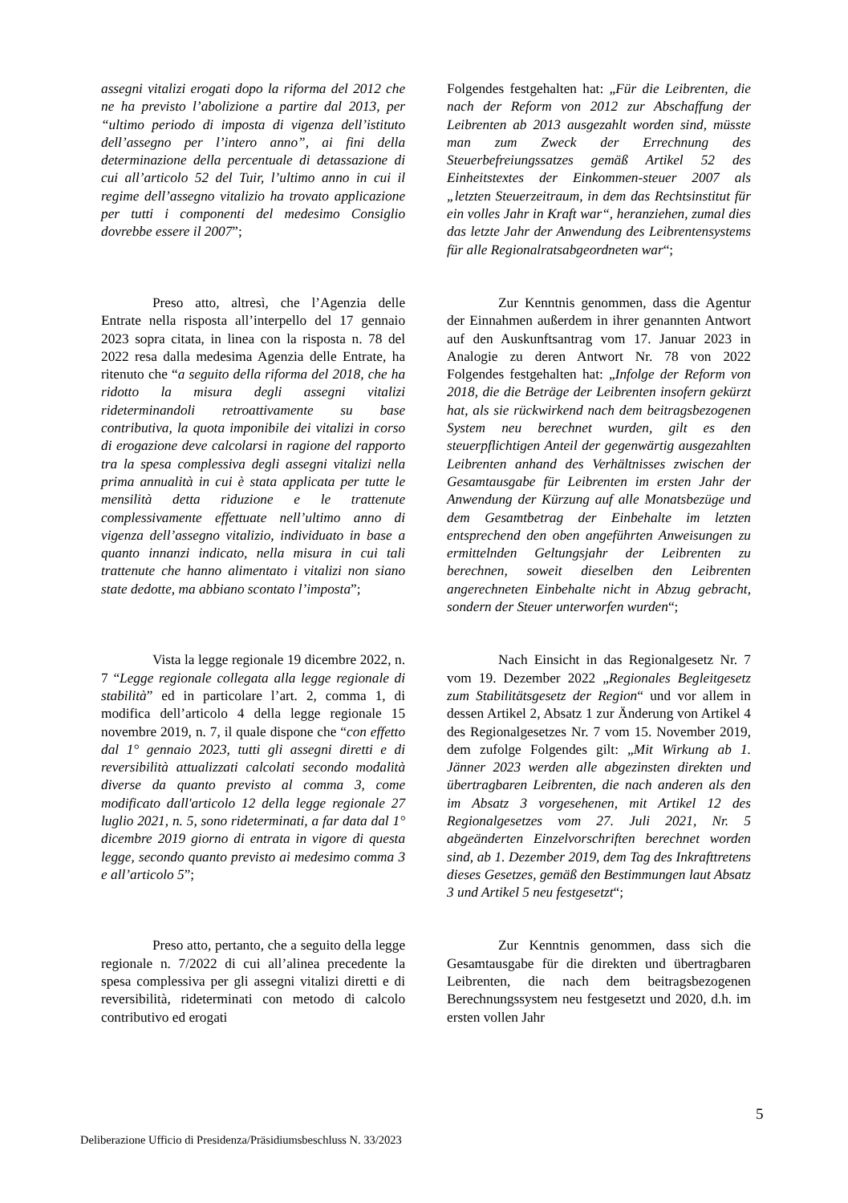| assegni vitalizi erogati dopo la riforma del 2012 che ne ha previsto l’abolizione a partire dal 2013, per “ultimo periodo di imposta di vigenza dell’istituto dell’assegno per l’intero anno”, ai fini della determinazione della percentuale di detassazione di cui all’articolo 52 del Tuir, l’ultimo anno in cui il regime dell’assegno vitalizio ha trovato applicazione per tutti i componenti del medesimo Consiglio dovrebbe essere il 2007 ”; | Folgendes festgehalten hat: „ Für die Leibrenten, die nach der Reform von 2012 zur Abschaffung der Leibrenten ab 2013 ausgezahlt worden sind, müsste man zum Zweck der Errechnung des Steuerbefreiungssatzes gemäß Artikel 52 des Einheitstextes der Einkommen-steuer 2007 als „letzten Steuerzeitraum, in dem das Rechtsinstitut für ein volles Jahr in Kraft war“, heranziehen, zumal dies das letzte Jahr der Anwendung des Leibrentensystems für alle Regionalratsabgeordneten war “; |
| Preso atto, altresì, che l’Agenzia delle Entrate nella risposta all’interpello del 17 gennaio 2023 sopra citata, in linea con la risposta n. 78 del 2022 resa dalla medesima Agenzia delle Entrate, ha ritenuto che “ a seguito della riforma del 2018, che ha ridotto la misura degli assegni vitalizi rideterminandoli retroattivamente su base contributiva, la quota imponibile dei vitalizi in corso di erogazione deve calcolarsi in ragione del rapporto tra la spesa complessiva degli assegni vitalizi nella prima annualità in cui è stata applicata per tutte le mensilità detta riduzione e le trattenute complessivamente effettuate nell’ultimo anno di vigenza dell’assegno vitalizio, individuato in base a quanto innanzi indicato, nella misura in cui tali trattenute che hanno alimentato i vitalizi non siano state dedotte, ma abbiano scontato l’imposta ”; | Zur Kenntnis genommen, dass die Agentur der Einnahmen außerdem in ihrer genannten Antwort auf den Auskunftsantrag vom 17. Januar 2023 in Analogie zu deren Antwort Nr. 78 von 2022 Folgendes festgehalten hat: „ Infolge der Reform von 2018, die die Beträge der Leibrenten insofern gekürzt hat, als sie rückwirkend nach dem beitragsbezogenen System neu berechnet wurden, gilt es den steuerpflichtigen Anteil der gegenwärtig ausgezahlten Leibrenten anhand des Verhältnisses zwischen der Gesamtausgabe für Leibrenten im ersten Jahr der Anwendung der Kürzung auf alle Monatsbezüge und dem Gesamtbetrag der Einbehalte im letzten entsprechend den oben angeführten Anweisungen zu ermittelnden Geltungsjahr der Leibrenten zu berechnen, soweit dieselben den Leibrenten angerechneten Einbehalte nicht in Abzug gebracht, sondern der Steuer unterworfen wurden “; |
| Vista la legge regionale 19 dicembre 2022, n. 7 “ Legge regionale collegata alla legge regionale di stabilità ” ed in particolare l’art. 2, comma 1, di modifica dell’articolo 4 della legge regionale 15 novembre 2019, n. 7, il quale dispone che “ con effetto dal 1° gennaio 2023, tutti gli assegni diretti e di reversibilità attualizzati calcolati secondo modalità diverse da quanto previsto al comma 3, come modificato dall'articolo 12 della legge regionale 27 luglio 2021, n. 5, sono rideterminati, a far data dal 1° dicembre 2019 giorno di entrata in vigore di questa legge, secondo quanto previsto ai medesimo comma 3 e all’articolo 5 ”; | Nach Einsicht in das Regionalgesetz Nr. 7 vom 19. Dezember 2022 „ Regionales Begleitgesetz zum Stabilitätsgesetz der Region “ und vor allem in dessen Artikel 2, Absatz 1 zur Änderung von Artikel 4 des Regionalgesetzes Nr. 7 vom 15. November 2019, dem zufolge Folgendes gilt: „ Mit Wirkung ab 1. Jänner 2023 werden alle abgezinsten direkten und übertragbaren Leibrenten, die nach anderen als den im Absatz 3 vorgesehenen, mit Artikel 12 des Regionalgesetzes vom 27. Juli 2021, Nr. 5 abgeänderten Einzelvorschriften berechnet worden sind, ab 1. Dezember 2019, dem Tag des Inkrafttretens dieses Gesetzes, gemäß den Bestimmungen laut Absatz 3 und Artikel 5 neu festgesetzt “; |
| Preso atto, pertanto, che a seguito della legge regionale n. 7/2022 di cui all’alinea precedente la spesa complessiva per gli assegni vitalizi diretti e di reversibilità, rideterminati con metodo di calcolo contributivo ed erogati | Zur Kenntnis genommen, dass sich die Gesamtausgabe für die direkten und übertragbaren Leibrenten, die nach dem beitragsbezogenen Berechnungssystem neu festgesetzt und 2020, d.h. im ersten vollen Jahr |
5
Deliberazione Ufficio di Presidenza/Präsidiumsbeschluss N. 33/2023